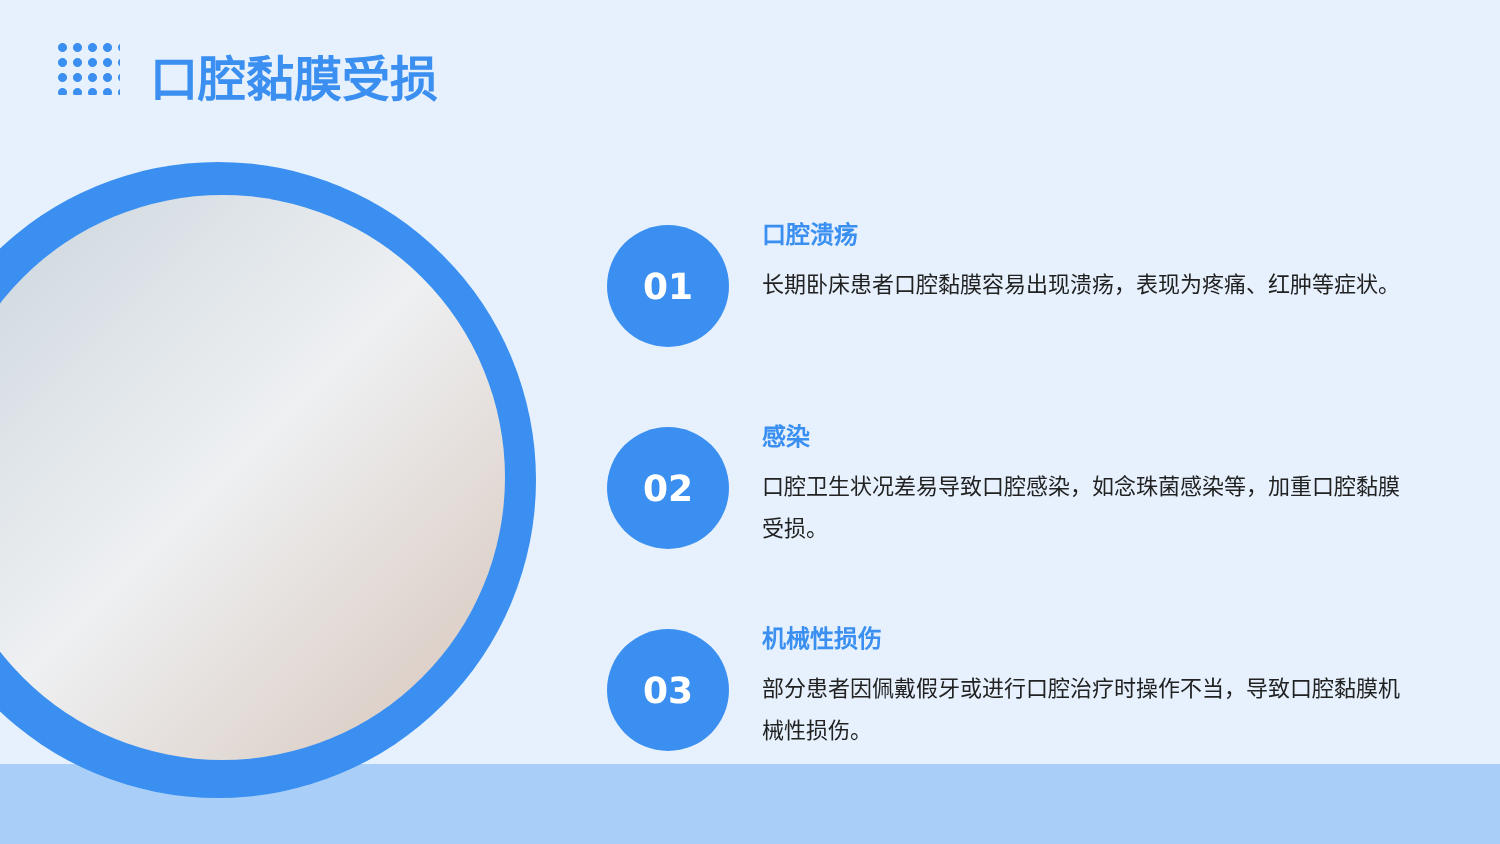口腔黏膜受损
01
口腔溃疡
长期卧床患者口腔黏膜容易出现溃疡，表现为疼痛、红肿等症状。
02
感染
口腔卫生状况差易导致口腔感染，如念珠菌感染等，加重口腔黏膜受损。
03
机械性损伤
部分患者因佩戴假牙或进行口腔治疗时操作不当，导致口腔黏膜机械性损伤。